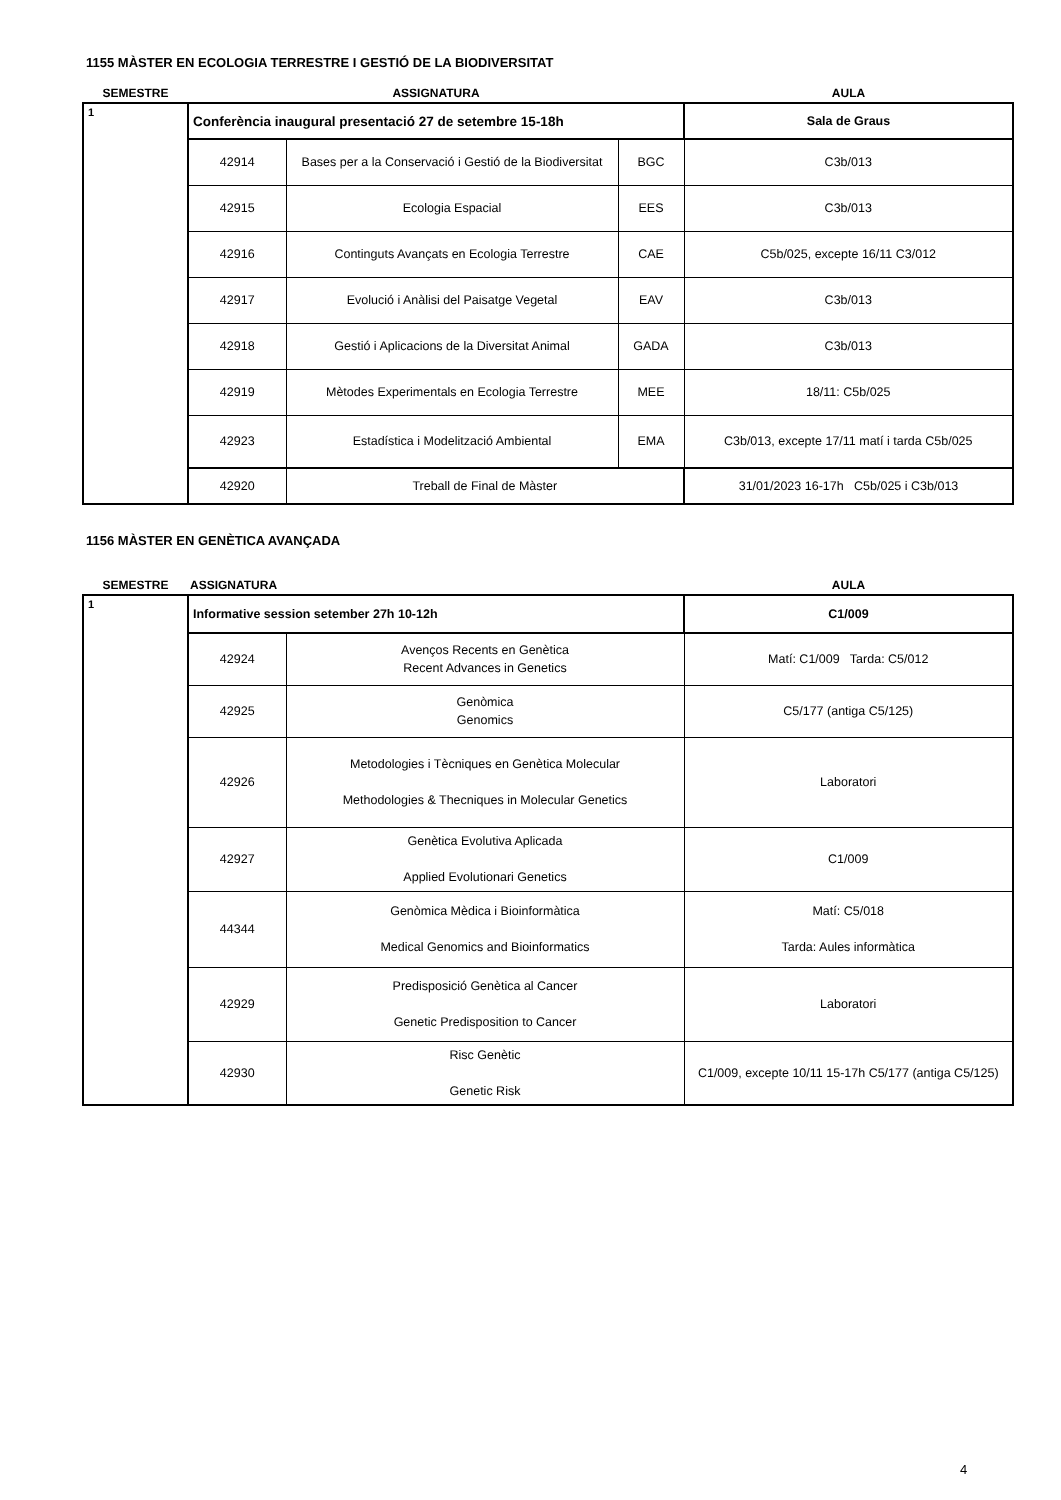1155 MÀSTER EN ECOLOGIA TERRESTRE I GESTIÓ DE LA BIODIVERSITAT
| SEMESTRE | ASSIGNATURA | | | AULA |
| 1 | Conferència inaugural presentació 27 de setembre 15-18h | | | Sala de Graus |
| | 42914 | Bases per a la Conservació i Gestió de la Biodiversitat | BGC | C3b/013 |
| | 42915 | Ecologia Espacial | EES | C3b/013 |
| | 42916 | Continguts Avançats en Ecologia Terrestre | CAE | C5b/025, excepte 16/11 C3/012 |
| | 42917 | Evolució i Anàlisi del Paisatge Vegetal | EAV | C3b/013 |
| | 42918 | Gestió i Aplicacions de la Diversitat Animal | GADA | C3b/013 |
| | 42919 | Mètodes Experimentals en Ecologia Terrestre | MEE | 18/11: C5b/025 |
| | 42923 | Estadística i Modelització Ambiental | EMA | C3b/013, excepte 17/11 matí i tarda C5b/025 |
| | 42920 | Treball de Final de Màster | | 31/01/2023 16-17h C5b/025 i C3b/013 |
1156 MÀSTER EN GENÈTICA AVANÇADA
| SEMESTRE | ASSIGNATURA | | AULA |
| 1 | Informative session setember 27h 10-12h | | C1/009 |
| | 42924 | Avenços Recents en Genètica Recent Advances in Genetics | Matí: C1/009 Tarda: C5/012 |
| | 42925 | Genòmica Genomics | C5/177 (antiga C5/125) |
| | 42926 | Metodologies i Tècniques en Genètica Molecular Methodologies & Thecniques in Molecular Genetics | Laboratori |
| | 42927 | Genètica Evolutiva Aplicada Applied Evolutionari Genetics | C1/009 |
| | 44344 | Genòmica Mèdica i Bioinformàtica Medical Genomics and Bioinformatics | Matí: C5/018 Tarda: Aules informàtica |
| | 42929 | Predisposició Genètica al Cancer Genetic Predisposition to Cancer | Laboratori |
| | 42930 | Risc Genètic Genetic Risk | C1/009, excepte 10/11 15-17h C5/177 (antiga C5/125) |
4